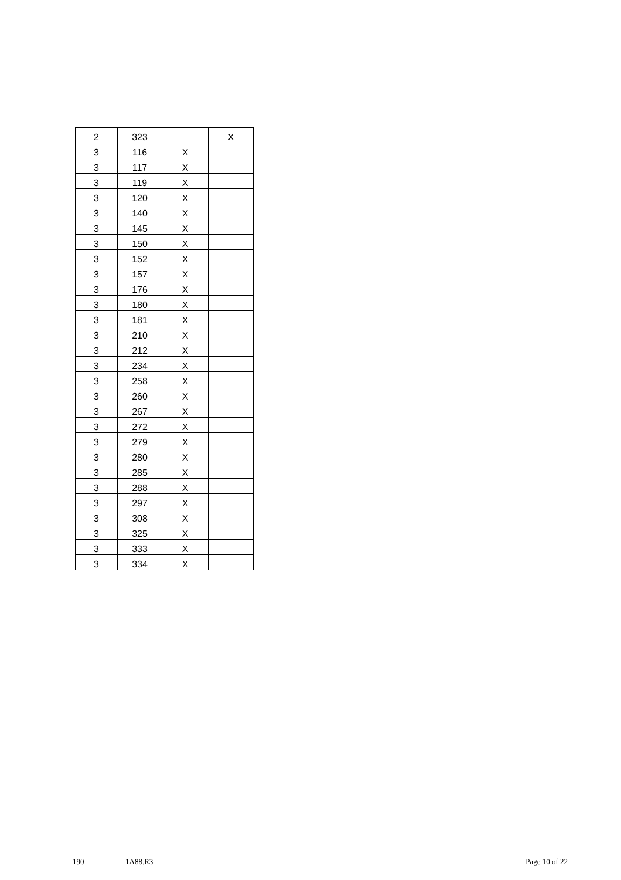| 2 | 323 | | X |
| 3 | 116 | X | |
| 3 | 117 | X | |
| 3 | 119 | X | |
| 3 | 120 | X | |
| 3 | 140 | X | |
| 3 | 145 | X | |
| 3 | 150 | X | |
| 3 | 152 | X | |
| 3 | 157 | X | |
| 3 | 176 | X | |
| 3 | 180 | X | |
| 3 | 181 | X | |
| 3 | 210 | X | |
| 3 | 212 | X | |
| 3 | 234 | X | |
| 3 | 258 | X | |
| 3 | 260 | X | |
| 3 | 267 | X | |
| 3 | 272 | X | |
| 3 | 279 | X | |
| 3 | 280 | X | |
| 3 | 285 | X | |
| 3 | 288 | X | |
| 3 | 297 | X | |
| 3 | 308 | X | |
| 3 | 325 | X | |
| 3 | 333 | X | |
| 3 | 334 | X | |
190 1A88.R3 Page 10 of 22